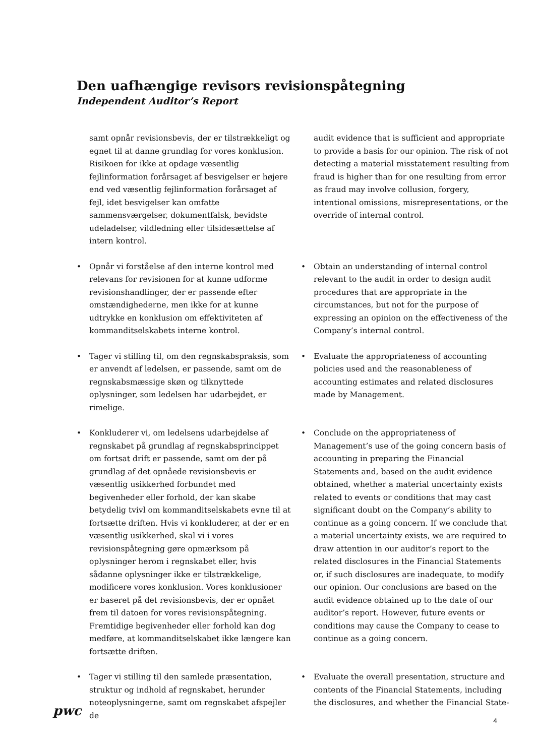Den uafhængige revisors revisionspåtegning
Independent Auditor’s Report
samt opnår revisionsbevis, der er tilstrækkeligt og egnet til at danne grundlag for vores konklusion. Risikoen for ikke at opdage væsentlig fejlinformation forårsaget af besvigelser er højere end ved væsentlig fejlinformation forårsaget af fejl, idet besvigelser kan omfatte sammensværgelser, dokumentfalsk, bevidste udeladelser, vildledning eller tilsidesættelse af intern kontrol.
audit evidence that is sufficient and appropriate to provide a basis for our opinion. The risk of not detecting a material misstatement resulting from fraud is higher than for one resulting from error as fraud may involve collusion, forgery, intentional omissions, misrepresentations, or the override of internal control.
• Opnår vi forståelse af den interne kontrol med relevans for revisionen for at kunne udforme revisionshandlinger, der er passende efter omstændighederne, men ikke for at kunne udtrykke en konklusion om effektiviteten af kommanditselskabets interne kontrol.
• Obtain an understanding of internal control relevant to the audit in order to design audit procedures that are appropriate in the circumstances, but not for the purpose of expressing an opinion on the effectiveness of the Company’s internal control.
• Tager vi stilling til, om den regnskabspraksis, som er anvendt af ledelsen, er passende, samt om de regnskabsmæssige skøn og tilknyttede oplysninger, som ledelsen har udarbejdet, er rimelige.
• Evaluate the appropriateness of accounting policies used and the reasonableness of accounting estimates and related disclosures made by Management.
• Konkluderer vi, om ledelsens udarbejdelse af regnskabet på grundlag af regnskabsprincippet om fortsat drift er passende, samt om der på grundlag af det opnåede revisionsbevis er væsentlig usikkerhed forbundet med begivenheder eller forhold, der kan skabe betydelig tvivl om kommanditselskabets evne til at fortsætte driften. Hvis vi konkluderer, at der er en væsentlig usikkerhed, skal vi i vores revisionspåtegning gøre opmærksom på oplysninger herom i regnskabet eller, hvis sådanne oplysninger ikke er tilstrækkelige, modificere vores konklusion. Vores konklusioner er baseret på det revisionsbevis, der er opnået frem til datoen for vores revisionspåtegning. Fremtidige begivenheder eller forhold kan dog medføre, at kommanditselskabet ikke længere kan fortsætte driften.
• Conclude on the appropriateness of Management’s use of the going concern basis of accounting in preparing the Financial Statements and, based on the audit evidence obtained, whether a material uncertainty exists related to events or conditions that may cast significant doubt on the Company’s ability to continue as a going concern. If we conclude that a material uncertainty exists, we are required to draw attention in our auditor’s report to the related disclosures in the Financial Statements or, if such disclosures are inadequate, to modify our opinion. Our conclusions are based on the audit evidence obtained up to the date of our auditor’s report. However, future events or conditions may cause the Company to cease to continue as a going concern.
• Tager vi stilling til den samlede præsentation, struktur og indhold af regnskabet, herunder noteoplysningerne, samt om regnskabet afspejler de
• Evaluate the overall presentation, structure and contents of the Financial Statements, including the disclosures, and whether the Financial State-
pwc
4